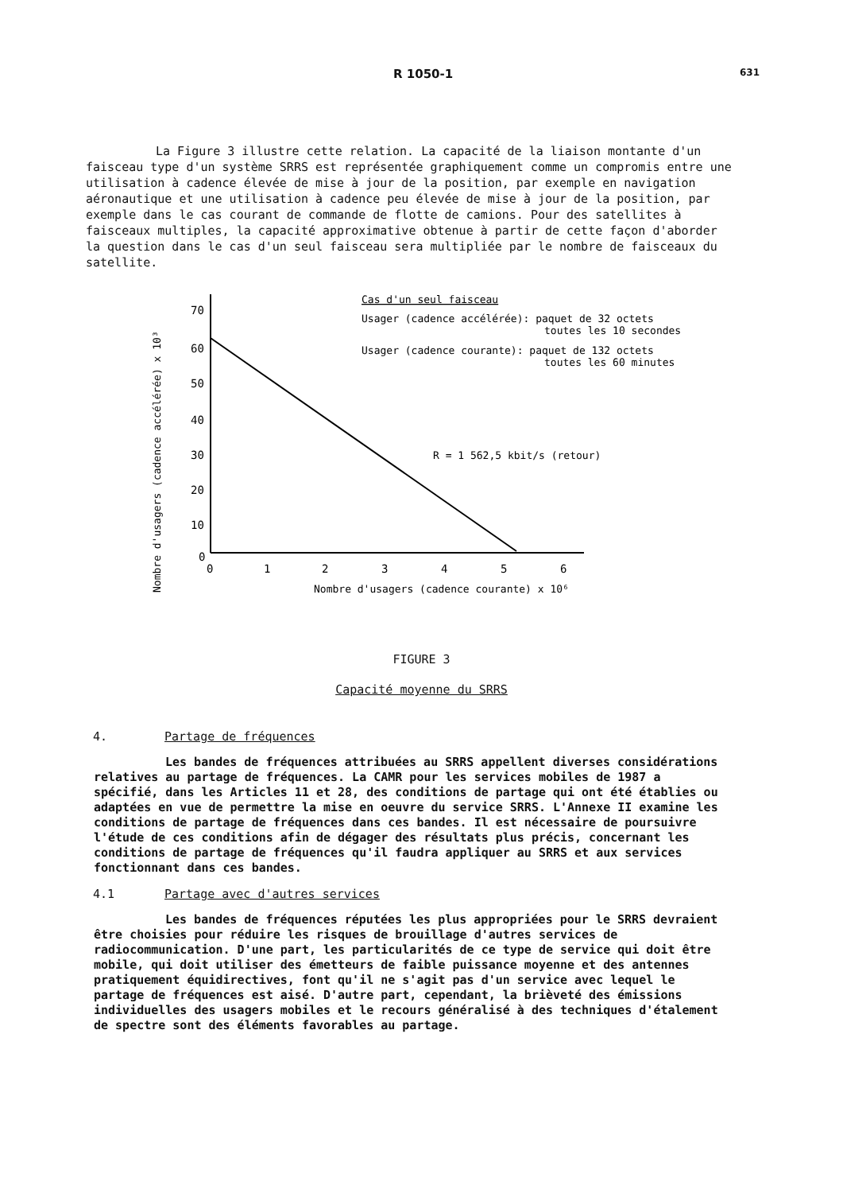R 1050-1 631
La Figure 3 illustre cette relation. La capacité de la liaison montante d'un faisceau type d'un système SRRS est représentée graphiquement comme un compromis entre une utilisation à cadence élevée de mise à jour de la position, par exemple en navigation aéronautique et une utilisation à cadence peu élevée de mise à jour de la position, par exemple dans le cas courant de commande de flotte de camions. Pour des satellites à faisceaux multiples, la capacité approximative obtenue à partir de cette façon d'aborder la question dans le cas d'un seul faisceau sera multipliée par le nombre de faisceaux du satellite.
Nombre d'usagers (cadence accélérée) x 10³
70
60
50
40
30
20
10
0
0
1
2
3
4
5
6
Nombre d'usagers (cadence courante) x 10⁶
Cas d'un seul faisceau
Usager (cadence accélérée): paquet de 32 octets
toutes les 10 secondes
Usager (cadence courante): paquet de 132 octets
toutes les 60 minutes
R = 1 562,5 kbit/s (retour)
FIGURE 3
Capacité moyenne du SRRS
4. Partage de fréquences
Les bandes de fréquences attribuées au SRRS appellent diverses considérations relatives au partage de fréquences. La CAMR pour les services mobiles de 1987 a spécifié, dans les Articles 11 et 28, des conditions de partage qui ont été établies ou adaptées en vue de permettre la mise en oeuvre du service SRRS. L'Annexe II examine les conditions de partage de fréquences dans ces bandes. Il est nécessaire de poursuivre l'étude de ces conditions afin de dégager des résultats plus précis, concernant les conditions de partage de fréquences qu'il faudra appliquer au SRRS et aux services fonctionnant dans ces bandes.
4.1 Partage avec d'autres services
Les bandes de fréquences réputées les plus appropriées pour le SRRS devraient être choisies pour réduire les risques de brouillage d'autres services de radiocommunication. D'une part, les particularités de ce type de service qui doit être mobile, qui doit utiliser des émetteurs de faible puissance moyenne et des antennes pratiquement équidirectives, font qu'il ne s'agit pas d'un service avec lequel le partage de fréquences est aisé. D'autre part, cependant, la brièveté des émissions individuelles des usagers mobiles et le recours généralisé à des techniques d'étalement de spectre sont des éléments favorables au partage.